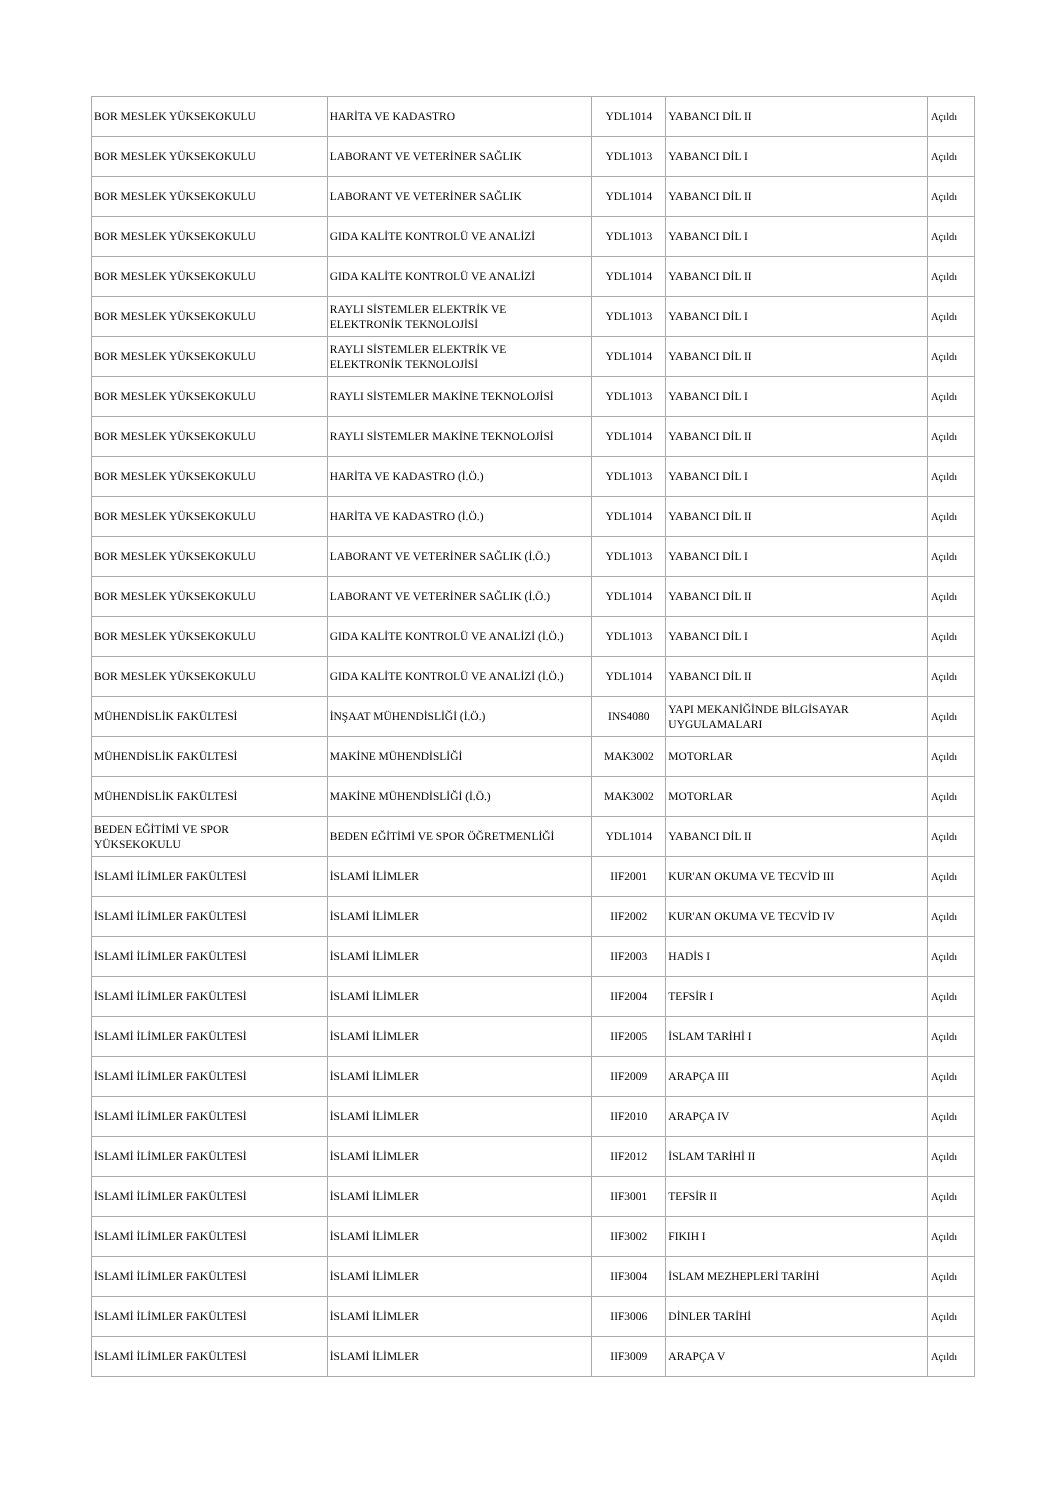| BOR MESLEK YÜKSEKOKULU | HARİTA VE KADASTRO | YDL1014 | YABANCI DİL II | Açıldı |
| BOR MESLEK YÜKSEKOKULU | LABORANT VE VETERİNER SAĞLIK | YDL1013 | YABANCI DİL I | Açıldı |
| BOR MESLEK YÜKSEKOKULU | LABORANT VE VETERİNER SAĞLIK | YDL1014 | YABANCI DİL II | Açıldı |
| BOR MESLEK YÜKSEKOKULU | GIDA KALİTE KONTROLÜ VE ANALİZİ | YDL1013 | YABANCI DİL I | Açıldı |
| BOR MESLEK YÜKSEKOKULU | GIDA KALİTE KONTROLÜ VE ANALİZİ | YDL1014 | YABANCI DİL II | Açıldı |
| BOR MESLEK YÜKSEKOKULU | RAYLI SİSTEMLER ELEKTRİK VE ELEKTRONİK TEKNOLOJİSİ | YDL1013 | YABANCI DİL I | Açıldı |
| BOR MESLEK YÜKSEKOKULU | RAYLI SİSTEMLER ELEKTRİK VE ELEKTRONİK TEKNOLOJİSİ | YDL1014 | YABANCI DİL II | Açıldı |
| BOR MESLEK YÜKSEKOKULU | RAYLI SİSTEMLER MAKİNE TEKNOLOJİSİ | YDL1013 | YABANCI DİL I | Açıldı |
| BOR MESLEK YÜKSEKOKULU | RAYLI SİSTEMLER MAKİNE TEKNOLOJİSİ | YDL1014 | YABANCI DİL II | Açıldı |
| BOR MESLEK YÜKSEKOKULU | HARİTA VE KADASTRO (İ.Ö.) | YDL1013 | YABANCI DİL I | Açıldı |
| BOR MESLEK YÜKSEKOKULU | HARİTA VE KADASTRO (İ.Ö.) | YDL1014 | YABANCI DİL II | Açıldı |
| BOR MESLEK YÜKSEKOKULU | LABORANT VE VETERİNER SAĞLIK (İ.Ö.) | YDL1013 | YABANCI DİL I | Açıldı |
| BOR MESLEK YÜKSEKOKULU | LABORANT VE VETERİNER SAĞLIK (İ.Ö.) | YDL1014 | YABANCI DİL II | Açıldı |
| BOR MESLEK YÜKSEKOKULU | GIDA KALİTE KONTROLÜ VE ANALİZİ (İ.Ö.) | YDL1013 | YABANCI DİL I | Açıldı |
| BOR MESLEK YÜKSEKOKULU | GIDA KALİTE KONTROLÜ VE ANALİZİ (İ.Ö.) | YDL1014 | YABANCI DİL II | Açıldı |
| MÜHENDİSLİK FAKÜLTESİ | İNŞAAT MÜHENDİSLİĞİ (İ.Ö.) | INS4080 | YAPI MEKANİĞİNDE BİLGİSAYAR UYGULAMALARI | Açıldı |
| MÜHENDİSLİK FAKÜLTESİ | MAKİNE MÜHENDİSLİĞİ | MAK3002 | MOTORLAR | Açıldı |
| MÜHENDİSLİK FAKÜLTESİ | MAKİNE MÜHENDİSLİĞİ (İ.Ö.) | MAK3002 | MOTORLAR | Açıldı |
| BEDEN EĞİTİMİ VE SPOR YÜKSEKOKULU | BEDEN EĞİTİMİ VE SPOR ÖĞRETMENLİĞİ | YDL1014 | YABANCI DİL II | Açıldı |
| İSLAMİ İLİMLER FAKÜLTESİ | İSLAMİ İLİMLER | IIF2001 | KUR'AN OKUMA VE TECVİD III | Açıldı |
| İSLAMİ İLİMLER FAKÜLTESİ | İSLAMİ İLİMLER | IIF2002 | KUR'AN OKUMA VE TECVİD IV | Açıldı |
| İSLAMİ İLİMLER FAKÜLTESİ | İSLAMİ İLİMLER | IIF2003 | HADİS I | Açıldı |
| İSLAMİ İLİMLER FAKÜLTESİ | İSLAMİ İLİMLER | IIF2004 | TEFSİR I | Açıldı |
| İSLAMİ İLİMLER FAKÜLTESİ | İSLAMİ İLİMLER | IIF2005 | İSLAM TARİHİ I | Açıldı |
| İSLAMİ İLİMLER FAKÜLTESİ | İSLAMİ İLİMLER | IIF2009 | ARAPÇA III | Açıldı |
| İSLAMİ İLİMLER FAKÜLTESİ | İSLAMİ İLİMLER | IIF2010 | ARAPÇA IV | Açıldı |
| İSLAMİ İLİMLER FAKÜLTESİ | İSLAMİ İLİMLER | IIF2012 | İSLAM TARİHİ II | Açıldı |
| İSLAMİ İLİMLER FAKÜLTESİ | İSLAMİ İLİMLER | IIF3001 | TEFSİR II | Açıldı |
| İSLAMİ İLİMLER FAKÜLTESİ | İSLAMİ İLİMLER | IIF3002 | FIKIH I | Açıldı |
| İSLAMİ İLİMLER FAKÜLTESİ | İSLAMİ İLİMLER | IIF3004 | İSLAM MEZHEPLERİ TARİHİ | Açıldı |
| İSLAMİ İLİMLER FAKÜLTESİ | İSLAMİ İLİMLER | IIF3006 | DİNLER TARİHİ | Açıldı |
| İSLAMİ İLİMLER FAKÜLTESİ | İSLAMİ İLİMLER | IIF3009 | ARAPÇA V | Açıldı |